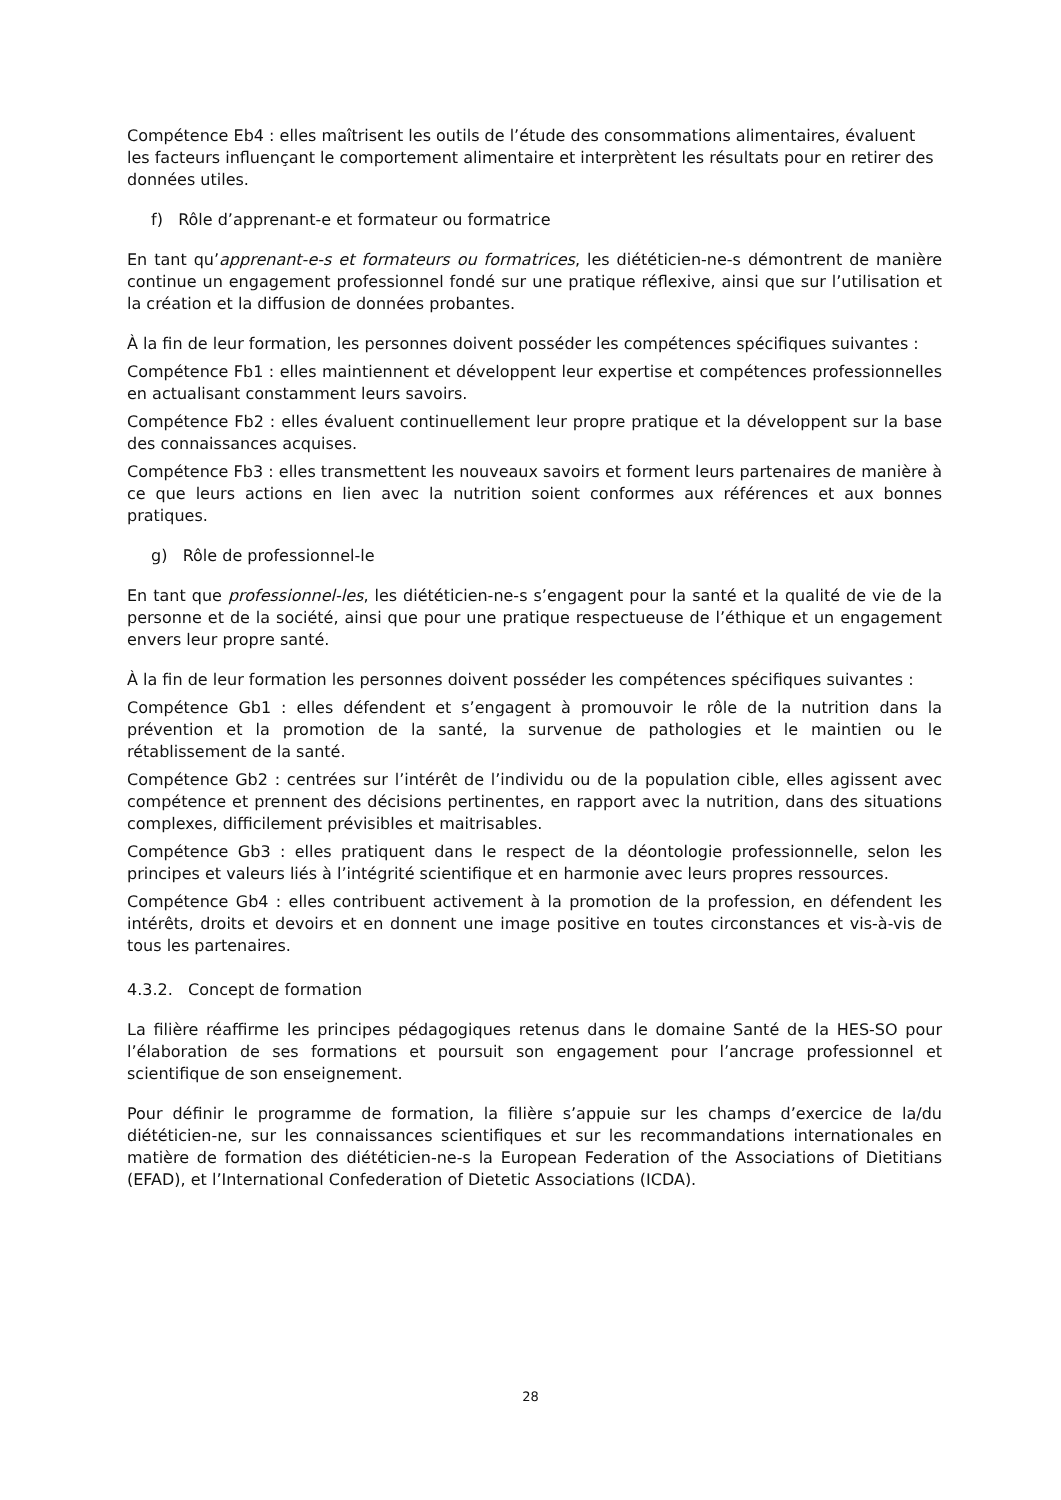Compétence Eb4 : elles maîtrisent les outils de l’étude des consommations alimentaires, évaluent les facteurs influençant le comportement alimentaire et interprètent les résultats pour en retirer des données utiles.
f) Rôle d’apprenant-e et formateur ou formatrice
En tant qu’apprenant-e-s et formateurs ou formatrices, les diététicien-ne-s démontrent de manière continue un engagement professionnel fondé sur une pratique réflexive, ainsi que sur l’utilisation et la création et la diffusion de données probantes.
À la fin de leur formation, les personnes doivent posséder les compétences spécifiques suivantes :
Compétence Fb1 : elles maintiennent et développent leur expertise et compétences professionnelles en actualisant constamment leurs savoirs.
Compétence Fb2 : elles évaluent continuellement leur propre pratique et la développent sur la base des connaissances acquises.
Compétence Fb3 : elles transmettent les nouveaux savoirs et forment leurs partenaires de manière à ce que leurs actions en lien avec la nutrition soient conformes aux références et aux bonnes pratiques.
g) Rôle de professionnel-le
En tant que professionnel-les, les diététicien-ne-s s’engagent pour la santé et la qualité de vie de la personne et de la société, ainsi que pour une pratique respectueuse de l’éthique et un engagement envers leur propre santé.
À la fin de leur formation les personnes doivent posséder les compétences spécifiques suivantes :
Compétence Gb1 : elles défendent et s’engagent à promouvoir le rôle de la nutrition dans la prévention et la promotion de la santé, la survenue de pathologies et le maintien ou le rétablissement de la santé.
Compétence Gb2 : centrées sur l’intérêt de l’individu ou de la population cible, elles agissent avec compétence et prennent des décisions pertinentes, en rapport avec la nutrition, dans des situations complexes, difficilement prévisibles et maitrisables.
Compétence Gb3 : elles pratiquent dans le respect de la déontologie professionnelle, selon les principes et valeurs liés à l’intégrité scientifique et en harmonie avec leurs propres ressources.
Compétence Gb4 : elles contribuent activement à la promotion de la profession, en défendent les intérêts, droits et devoirs et en donnent une image positive en toutes circonstances et vis-à-vis de tous les partenaires.
4.3.2. Concept de formation
La filière réaffirme les principes pédagogiques retenus dans le domaine Santé de la HES-SO pour l’élaboration de ses formations et poursuit son engagement pour l’ancrage professionnel et scientifique de son enseignement.
Pour définir le programme de formation, la filière s’appuie sur les champs d’exercice de la/du diététicien-ne, sur les connaissances scientifiques et sur les recommandations internationales en matière de formation des diététicien-ne-s la European Federation of the Associations of Dietitians (EFAD), et l’International Confederation of Dietetic Associations (ICDA).
28